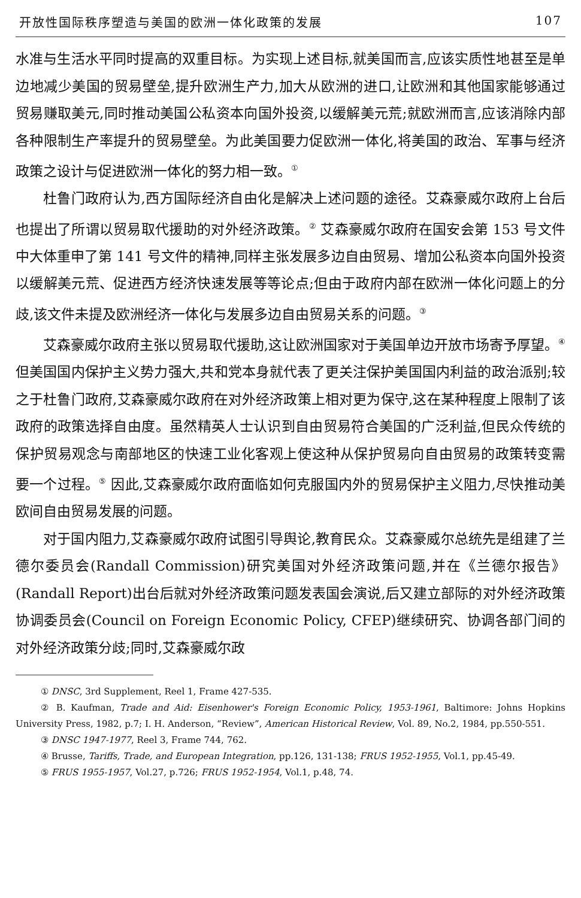开放性国际秩序塑造与美国的欧洲一体化政策的发展 107
水准与生活水平同时提高的双重目标。为实现上述目标,就美国而言,应该实质性地甚至是单边地减少美国的贸易壁垒,提升欧洲生产力,加大从欧洲的进口,让欧洲和其他国家能够通过贸易赚取美元,同时推动美国公私资本向国外投资,以缓解美元荒;就欧洲而言,应该消除内部各种限制生产率提升的贸易壁垒。为此美国要力促欧洲一体化,将美国的政治、军事与经济政策之设计与促进欧洲一体化的努力相一致。<sup>①</sup>
杜鲁门政府认为,西方国际经济自由化是解决上述问题的途径。艾森豪威尔政府上台后也提出了所谓以贸易取代援助的对外经济政策。<sup>②</sup> 艾森豪威尔政府在国安会第 153 号文件中大体重申了第 141 号文件的精神,同样主张发展多边自由贸易、增加公私资本向国外投资以缓解美元荒、促进西方经济快速发展等等论点;但由于政府内部在欧洲一体化问题上的分歧,该文件未提及欧洲经济一体化与发展多边自由贸易关系的问题。<sup>③</sup>
艾森豪威尔政府主张以贸易取代援助,这让欧洲国家对于美国单边开放市场寄予厚望。<sup>④</sup> 但美国国内保护主义势力强大,共和党本身就代表了更关注保护美国国内利益的政治派别;较之于杜鲁门政府,艾森豪威尔政府在对外经济政策上相对更为保守,这在某种程度上限制了该政府的政策选择自由度。虽然精英人士认识到自由贸易符合美国的广泛利益,但民众传统的保护贸易观念与南部地区的快速工业化客观上使这种从保护贸易向自由贸易的政策转变需要一个过程。<sup>⑤</sup> 因此,艾森豪威尔政府面临如何克服国内外的贸易保护主义阻力,尽快推动美欧间自由贸易发展的问题。
对于国内阻力,艾森豪威尔政府试图引导舆论,教育民众。艾森豪威尔总统先是组建了兰德尔委员会(Randall Commission)研究美国对外经济政策问题,并在《兰德尔报告》(Randall Report)出台后就对外经济政策问题发表国会演说,后又建立部际的对外经济政策协调委员会(Council on Foreign Economic Policy, CFEP)继续研究、协调各部门间的对外经济政策分歧;同时,艾森豪威尔政
① DNSC, 3rd Supplement, Reel 1, Frame 427-535.
② B. Kaufman, Trade and Aid: Eisenhower's Foreign Economic Policy, 1953-1961, Baltimore: Johns Hopkins University Press, 1982, p.7; I. H. Anderson, “Review”, American Historical Review, Vol. 89, No.2, 1984, pp.550-551.
③ DNSC 1947-1977, Reel 3, Frame 744, 762.
④ Brusse, Tariffs, Trade, and European Integration, pp.126, 131-138; FRUS 1952-1955, Vol.1, pp.45-49.
⑤ FRUS 1955-1957, Vol.27, p.726; FRUS 1952-1954, Vol.1, p.48, 74.